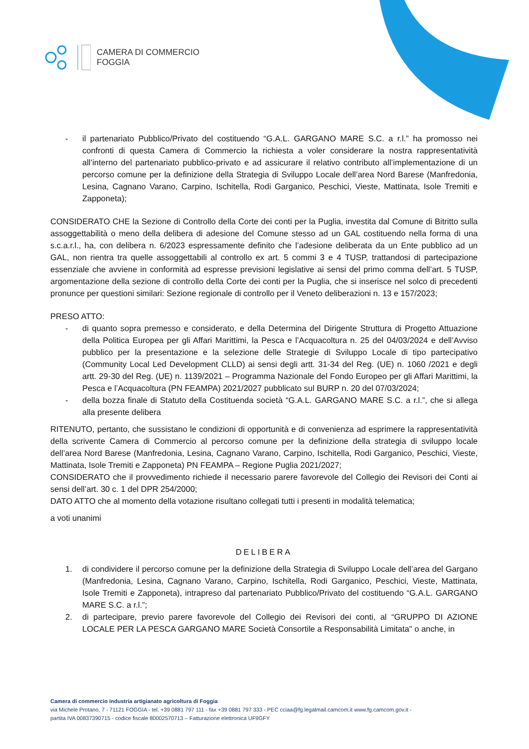CAMERA DI COMMERCIO
FOGGIA
- il partenariato Pubblico/Privato del costituendo “G.A.L. GARGANO MARE S.C. a r.l.” ha promosso nei confronti di questa Camera di Commercio la richiesta a voler considerare la nostra rappresentatività all’interno del partenariato pubblico-privato e ad assicurare il relativo contributo all’implementazione di un percorso comune per la definizione della Strategia di Sviluppo Locale dell’area Nord Barese (Manfredonia, Lesina, Cagnano Varano, Carpino, Ischitella, Rodi Garganico, Peschici, Vieste, Mattinata, Isole Tremiti e Zapponeta);
CONSIDERATO CHE la Sezione di Controllo della Corte dei conti per la Puglia, investita dal Comune di Bitritto sulla assoggettabilità o meno della delibera di adesione del Comune stesso ad un GAL costituendo nella forma di una s.c.a.r.l., ha, con delibera n. 6/2023 espressamente definito che l’adesione deliberata da un Ente pubblico ad un GAL, non rientra tra quelle assoggettabili al controllo ex art. 5 commi 3 e 4 TUSP, trattandosi di partecipazione essenziale che avviene in conformità ad espresse previsioni legislative ai sensi del primo comma dell’art. 5 TUSP, argomentazione della sezione di controllo della Corte dei conti per la Puglia, che si inserisce nel solco di precedenti pronunce per questioni similari: Sezione regionale di controllo per il Veneto deliberazioni n. 13 e 157/2023;
PRESO ATTO:
- di quanto sopra premesso e considerato, e della Determina del Dirigente Struttura di Progetto Attuazione della Politica Europea per gli Affari Marittimi, la Pesca e l’Acquacoltura n. 25 del 04/03/2024 e dell’Avviso pubblico per la presentazione e la selezione delle Strategie di Sviluppo Locale di tipo partecipativo (Community Local Led Development CLLD) ai sensi degli artt. 31-34 del Reg. (UE) n. 1060 /2021 e degli artt. 29-30 del Reg. (UE) n. 1139/2021 – Programma Nazionale del Fondo Europeo per gli Affari Marittimi, la Pesca e l’Acquacoltura (PN FEAMPA) 2021/2027 pubblicato sul BURP n. 20 del 07/03/2024;
- della bozza finale di Statuto della Costituenda società “G.A.L. GARGANO MARE S.C. a r.l.”, che si allega alla presente delibera
RITENUTO, pertanto, che sussistano le condizioni di opportunità e di convenienza ad esprimere la rappresentatività della scrivente Camera di Commercio al percorso comune per la definizione della strategia di sviluppo locale dell’area Nord Barese (Manfredonia, Lesina, Cagnano Varano, Carpino, Ischitella, Rodi Garganico, Peschici, Vieste, Mattinata, Isole Tremiti e Zapponeta) PN FEAMPA – Regione Puglia 2021/2027;
CONSIDERATO che il provvedimento richiede il necessario parere favorevole del Collegio dei Revisori dei Conti ai sensi dell’art. 30 c. 1 del DPR 254/2000;
DATO ATTO che al momento della votazione risultano collegati tutti i presenti in modalità telematica;
a voti unanimi
DELIBERA
1. di condividere il percorso comune per la definizione della Strategia di Sviluppo Locale dell’area del Gargano (Manfredonia, Lesina, Cagnano Varano, Carpino, Ischitella, Rodi Garganico, Peschici, Vieste, Mattinata, Isole Tremiti e Zapponeta), intrapreso dal partenariato Pubblico/Privato del costituendo “G.A.L. GARGANO MARE S.C. a r.l.”;
2. di partecipare, previo parere favorevole del Collegio dei Revisori dei conti, al “GRUPPO DI AZIONE LOCALE PER LA PESCA GARGANO MARE Società Consortile a Responsabilità Limitata" o anche, in
Camera di commercio industria artigianato agricoltura di Foggia
via Michele Protano, 7 - 71121 FOGGIA - tel. +39 0881 797 111 - fax +39 0881 797 333 - PEC cciaa@fg.legalmail.camcom.it www.fg.camcom.gov.it -
partita IVA 00837390715 - codice fiscale 80002570713 – Fatturazione elettronica UF9GFY